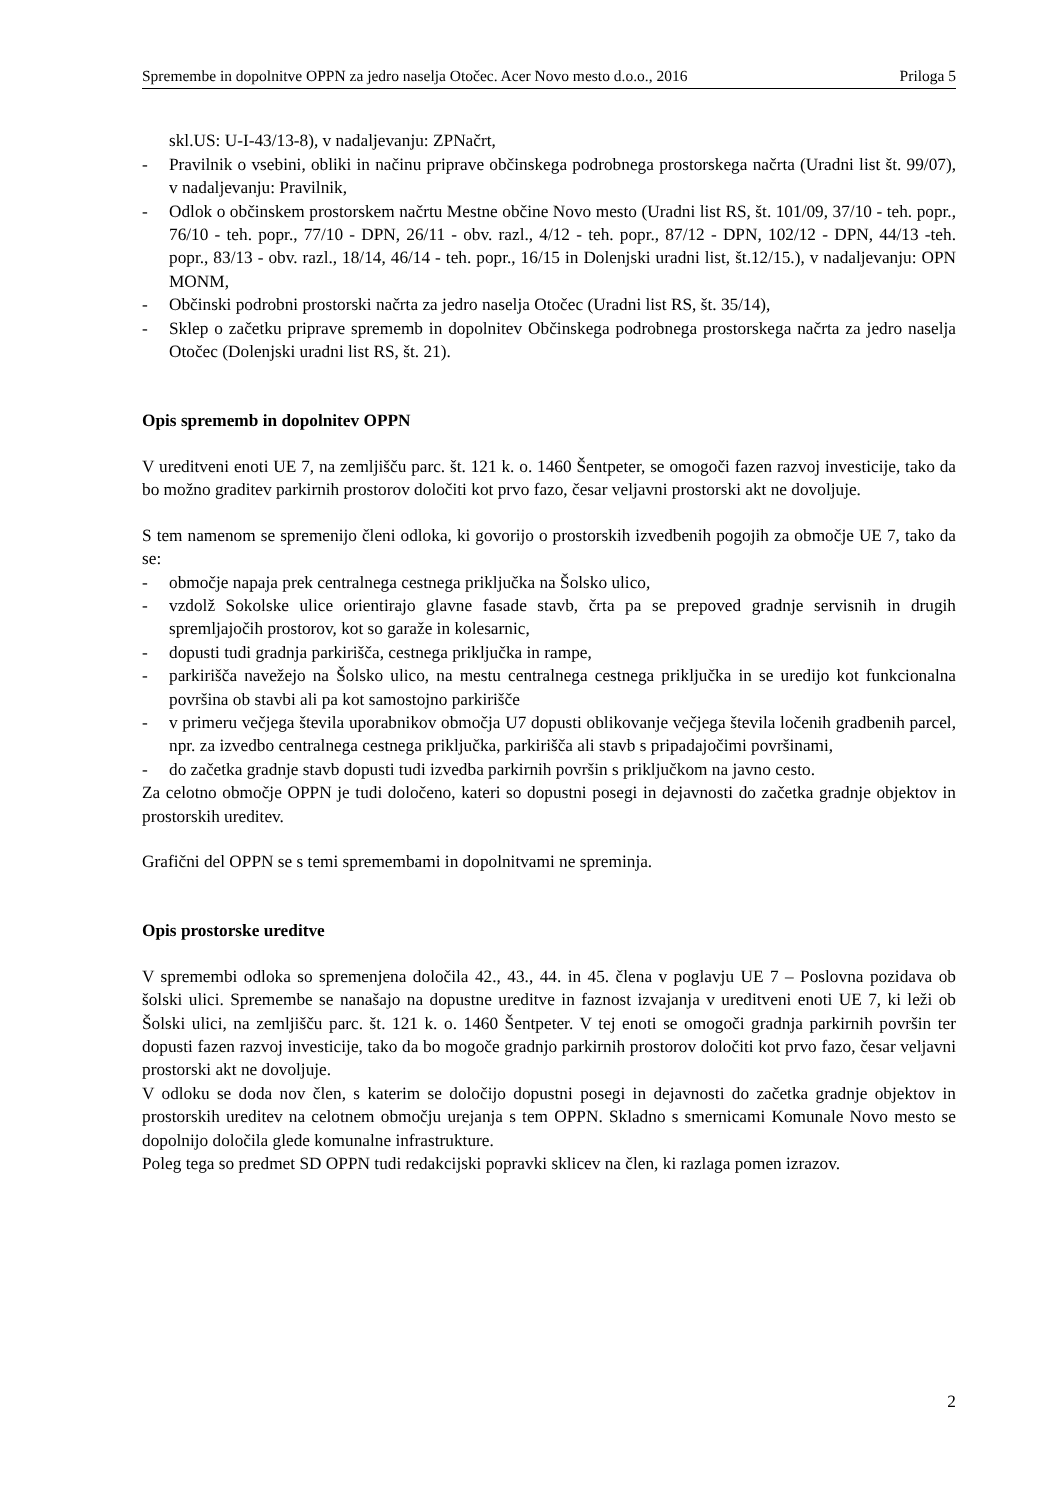Spremembe in dopolnitve OPPN za jedro naselja Otočec. Acer Novo mesto d.o.o., 2016 Priloga 5
skl.US: U-I-43/13-8), v nadaljevanju: ZPNačrt,
- Pravilnik o vsebini, obliki in načinu priprave občinskega podrobnega prostorskega načrta (Uradni list št. 99/07), v nadaljevanju: Pravilnik,
- Odlok o občinskem prostorskem načrtu Mestne občine Novo mesto (Uradni list RS, št. 101/09, 37/10 - teh. popr., 76/10 - teh. popr., 77/10 - DPN, 26/11 - obv. razl., 4/12 - teh. popr., 87/12 - DPN, 102/12 - DPN, 44/13 -teh. popr., 83/13 - obv. razl., 18/14, 46/14 - teh. popr., 16/15 in Dolenjski uradni list, št.12/15.), v nadaljevanju: OPN MONM,
- Občinski podrobni prostorski načrta za jedro naselja Otočec (Uradni list RS, št. 35/14),
- Sklep o začetku priprave sprememb in dopolnitev Občinskega podrobnega prostorskega načrta za jedro naselja Otočec (Dolenjski uradni list RS, št. 21).
Opis sprememb in dopolnitev OPPN
V ureditveni enoti UE 7, na zemljišču parc. št. 121 k. o. 1460 Šentpeter, se omogoči fazen razvoj investicije, tako da bo možno graditev parkirnih prostorov določiti kot prvo fazo, česar veljavni prostorski akt ne dovoljuje.
S tem namenom se spremenijo členi odloka, ki govorijo o prostorskih izvedbenih pogojih za območje UE 7, tako da se:
- območje napaja prek centralnega cestnega priključka na Šolsko ulico,
- vzdolž Sokolske ulice orientirajo glavne fasade stavb, črta pa se prepoved gradnje servisnih in drugih spremljajočih prostorov, kot so garaže in kolesarnic,
- dopusti tudi gradnja parkirišča, cestnega priključka in rampe,
- parkirišča navežejo na Šolsko ulico, na mestu centralnega cestnega priključka in se uredijo kot funkcionalna površina ob stavbi ali pa kot samostojno parkirišče
- v primeru večjega števila uporabnikov območja U7 dopusti oblikovanje večjega števila ločenih gradbenih parcel, npr. za izvedbo centralnega cestnega priključka, parkirišča ali stavb s pripadajočimi površinami,
- do začetka gradnje stavb dopusti tudi izvedba parkirnih površin s priključkom na javno cesto.
Za celotno območje OPPN je tudi določeno, kateri so dopustni posegi in dejavnosti do začetka gradnje objektov in prostorskih ureditev.
Grafični del OPPN se s temi spremembami in dopolnitvami ne spreminja.
Opis prostorske ureditve
V spremembi odloka so spremenjena določila 42., 43., 44. in 45. člena v poglavju UE 7 – Poslovna pozidava ob šolski ulici. Spremembe se nanašajo na dopustne ureditve in faznost izvajanja v ureditveni enoti UE 7, ki leži ob Šolski ulici, na zemljišču parc. št. 121 k. o. 1460 Šentpeter. V tej enoti se omogoči gradnja parkirnih površin ter dopusti fazen razvoj investicije, tako da bo mogoče gradnjo parkirnih prostorov določiti kot prvo fazo, česar veljavni prostorski akt ne dovoljuje.
V odloku se doda nov člen, s katerim se določijo dopustni posegi in dejavnosti do začetka gradnje objektov in prostorskih ureditev na celotnem območju urejanja s tem OPPN. Skladno s smernicami Komunale Novo mesto se dopolnijo določila glede komunalne infrastrukture.
Poleg tega so predmet SD OPPN tudi redakcijski popravki sklicev na člen, ki razlaga pomen izrazov.
2